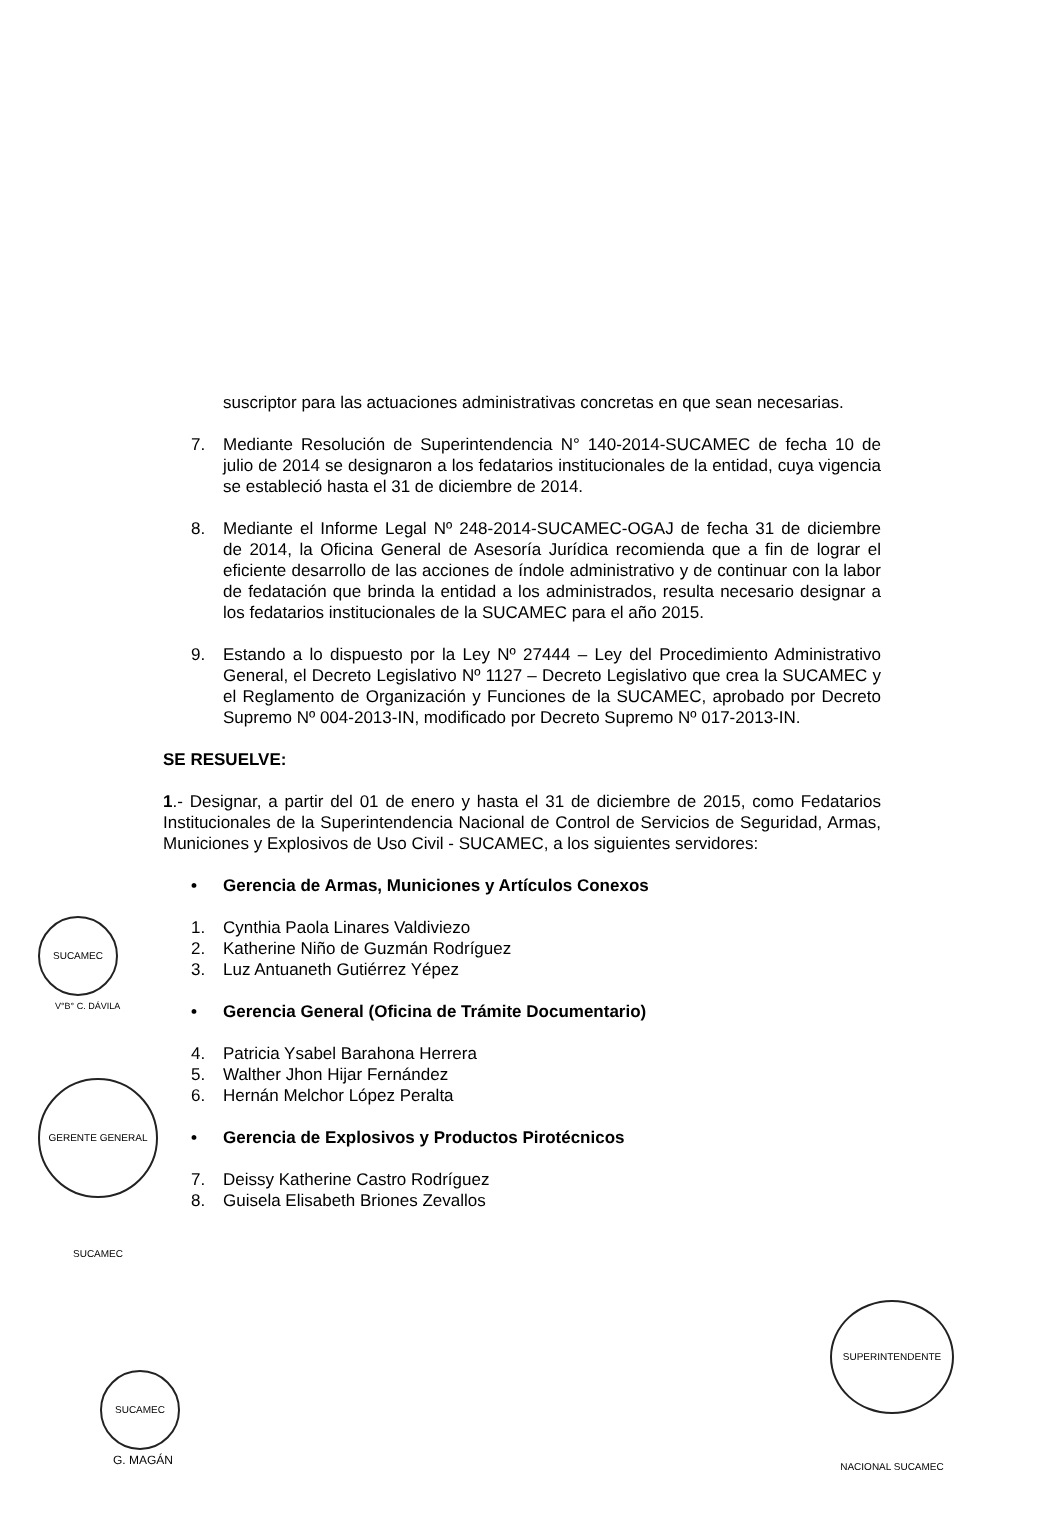suscriptor para las actuaciones administrativas concretas en que sean necesarias.
7. Mediante Resolución de Superintendencia N° 140-2014-SUCAMEC de fecha 10 de julio de 2014 se designaron a los fedatarios institucionales de la entidad, cuya vigencia se estableció hasta el 31 de diciembre de 2014.
8. Mediante el Informe Legal Nº 248-2014-SUCAMEC-OGAJ de fecha 31 de diciembre de 2014, la Oficina General de Asesoría Jurídica recomienda que a fin de lograr el eficiente desarrollo de las acciones de índole administrativo y de continuar con la labor de fedatación que brinda la entidad a los administrados, resulta necesario designar a los fedatarios institucionales de la SUCAMEC para el año 2015.
9. Estando a lo dispuesto por la Ley Nº 27444 – Ley del Procedimiento Administrativo General, el Decreto Legislativo Nº 1127 – Decreto Legislativo que crea la SUCAMEC y el Reglamento de Organización y Funciones de la SUCAMEC, aprobado por Decreto Supremo Nº 004-2013-IN, modificado por Decreto Supremo Nº 017-2013-IN.
SE RESUELVE:
1.- Designar, a partir del 01 de enero y hasta el 31 de diciembre de 2015, como Fedatarios Institucionales de la Superintendencia Nacional de Control de Servicios de Seguridad, Armas, Municiones y Explosivos de Uso Civil - SUCAMEC, a los siguientes servidores:
• Gerencia de Armas, Municiones y Artículos Conexos
1. Cynthia Paola Linares Valdiviezo
2. Katherine Niño de Guzmán Rodríguez
3. Luz Antuaneth Gutiérrez Yépez
• Gerencia General (Oficina de Trámite Documentario)
4. Patricia Ysabel Barahona Herrera
5. Walther Jhon Hijar Fernández
6. Hernán Melchor López Peralta
• Gerencia de Explosivos y Productos Pirotécnicos
7. Deissy Katherine Castro Rodríguez
8. Guisela Elisabeth Briones Zevallos
SUCAMEC
V°B° C. DÁVILA
GERENTE GENERAL SUCAMEC
SUPERINTENDENTE NACIONAL SUCAMEC
SUCAMEC
G. MAGÁN